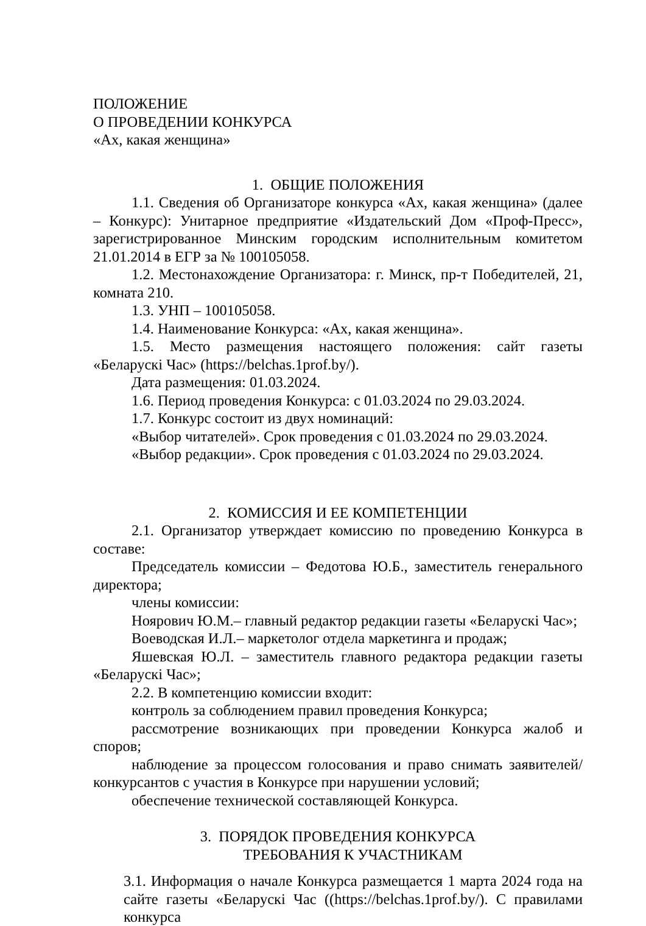ПОЛОЖЕНИЕ
О ПРОВЕДЕНИИ КОНКУРСА
«Ах, какая женщина»
1. ОБЩИЕ ПОЛОЖЕНИЯ
1.1. Сведения об Организаторе конкурса «Ах, какая женщина» (далее – Конкурс): Унитарное предприятие «Издательский Дом «Проф-Пресс», зарегистрированное Минским городским исполнительным комитетом 21.01.2014 в ЕГР за № 100105058.
1.2. Местонахождение Организатора: г. Минск, пр-т Победителей, 21, комната 210.
1.3. УНП – 100105058.
1.4. Наименование Конкурса: «Ах, какая женщина».
1.5. Место размещения настоящего положения: сайт газеты «Беларускі Час» (https://belchas.1prof.by/).
Дата размещения: 01.03.2024.
1.6. Период проведения Конкурса: с 01.03.2024 по 29.03.2024.
1.7. Конкурс состоит из двух номинаций:
«Выбор читателей». Срок проведения с 01.03.2024 по 29.03.2024.
«Выбор редакции». Срок проведения с 01.03.2024 по 29.03.2024.
2. КОМИССИЯ И ЕЕ КОМПЕТЕНЦИИ
2.1. Организатор утверждает комиссию по проведению Конкурса в составе:
Председатель комиссии – Федотова Ю.Б., заместитель генерального директора;
члены комиссии:
Ноярович Ю.М.– главный редактор редакции газеты «Беларускі Час»;
Воеводская И.Л.– маркетолог отдела маркетинга и продаж;
Яшевская Ю.Л. – заместитель главного редактора редакции газеты «Беларускі Час»;
2.2. В компетенцию комиссии входит:
контроль за соблюдением правил проведения Конкурса;
рассмотрение возникающих при проведении Конкурса жалоб и споров;
наблюдение за процессом голосования и право снимать заявителей/конкурсантов с участия в Конкурсе при нарушении условий;
обеспечение технической составляющей Конкурса.
3. ПОРЯДОК ПРОВЕДЕНИЯ КОНКУРСА
ТРЕБОВАНИЯ К УЧАСТНИКАМ
3.1. Информация о начале Конкурса размещается 1 марта 2024 года на сайте газеты «Беларускі Час ((https://belchas.1prof.by/). С правилами конкурса